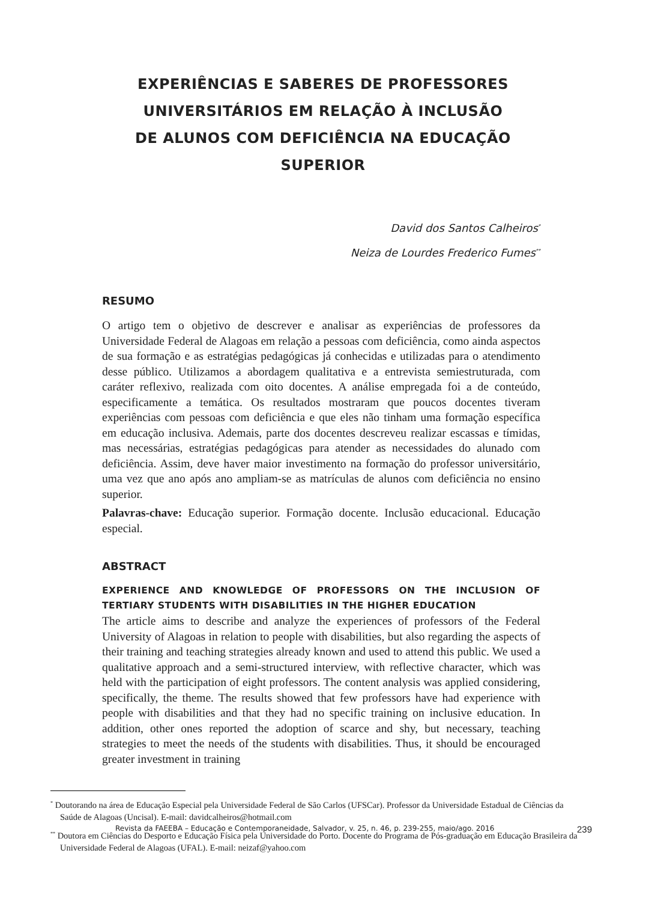EXPERIÊNCIAS E SABERES DE PROFESSORES
UNIVERSITÁRIOS EM RELAÇÃO À INCLUSÃO
DE ALUNOS COM DEFICIÊNCIA NA EDUCAÇÃO
SUPERIOR
David dos Santos Calheiros<sup>*</sup>
Neiza de Lourdes Frederico Fumes<sup>**</sup>
RESUMO
O artigo tem o objetivo de descrever e analisar as experiências de professores da Universidade Federal de Alagoas em relação a pessoas com deficiência, como ainda aspectos de sua formação e as estratégias pedagógicas já conhecidas e utilizadas para o atendimento desse público. Utilizamos a abordagem qualitativa e a entrevista semiestruturada, com caráter reflexivo, realizada com oito docentes. A análise empregada foi a de conteúdo, especificamente a temática. Os resultados mostraram que poucos docentes tiveram experiências com pessoas com deficiência e que eles não tinham uma formação específica em educação inclusiva. Ademais, parte dos docentes descreveu realizar escassas e tímidas, mas necessárias, estratégias pedagógicas para atender as necessidades do alunado com deficiência. Assim, deve haver maior investimento na formação do professor universitário, uma vez que ano após ano ampliam-se as matrículas de alunos com deficiência no ensino superior.
Palavras-chave: Educação superior. Formação docente. Inclusão educacional. Educação especial.
ABSTRACT
EXPERIENCE AND KNOWLEDGE OF PROFESSORS ON THE INCLUSION OF TERTIARY STUDENTS WITH DISABILITIES IN THE HIGHER EDUCATION
The article aims to describe and analyze the experiences of professors of the Federal University of Alagoas in relation to people with disabilities, but also regarding the aspects of their training and teaching strategies already known and used to attend this public. We used a qualitative approach and a semi-structured interview, with reflective character, which was held with the participation of eight professors. The content analysis was applied considering, specifically, the theme. The results showed that few professors have had experience with people with disabilities and that they had no specific training on inclusive education. In addition, other ones reported the adoption of scarce and shy, but necessary, teaching strategies to meet the needs of the students with disabilities. Thus, it should be encouraged greater investment in training
<sup>*</sup> Doutorando na área de Educação Especial pela Universidade Federal de São Carlos (UFSCar). Professor da Universidade Estadual de Ciências da Saúde de Alagoas (Uncisal). E-mail: davidcalheiros@hotmail.com
<sup>**</sup> Doutora em Ciências do Desporto e Educação Física pela Universidade do Porto. Docente do Programa de Pós-graduação em Educação Brasileira da Universidade Federal de Alagoas (UFAL). E-mail: neizaf@yahoo.com
Revista da FAEEBA – Educação e Contemporaneidade, Salvador, v. 25, n. 46, p. 239-255, maio/ago. 2016 239